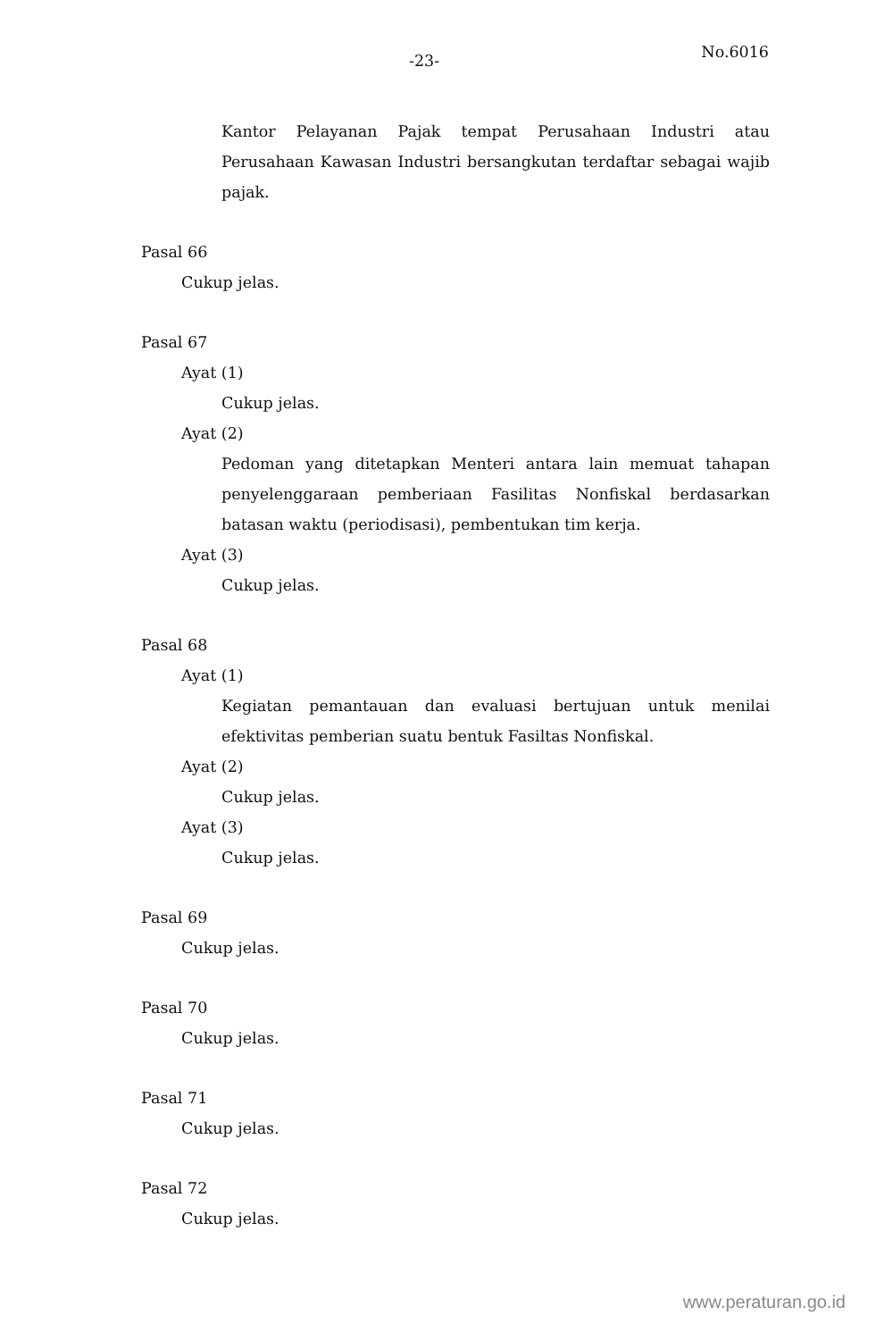-23- No.6016
Kantor Pelayanan Pajak tempat Perusahaan Industri atau Perusahaan Kawasan Industri bersangkutan terdaftar sebagai wajib pajak.
Pasal 66
Cukup jelas.
Pasal 67
Ayat (1)
Cukup jelas.
Ayat (2)
Pedoman yang ditetapkan Menteri antara lain memuat tahapan penyelenggaraan pemberiaan Fasilitas Nonfiskal berdasarkan batasan waktu (periodisasi), pembentukan tim kerja.
Ayat (3)
Cukup jelas.
Pasal 68
Ayat (1)
Kegiatan pemantauan dan evaluasi bertujuan untuk menilai efektivitas pemberian suatu bentuk Fasiltas Nonfiskal.
Ayat (2)
Cukup jelas.
Ayat (3)
Cukup jelas.
Pasal 69
Cukup jelas.
Pasal 70
Cukup jelas.
Pasal 71
Cukup jelas.
Pasal 72
Cukup jelas.
www.peraturan.go.id